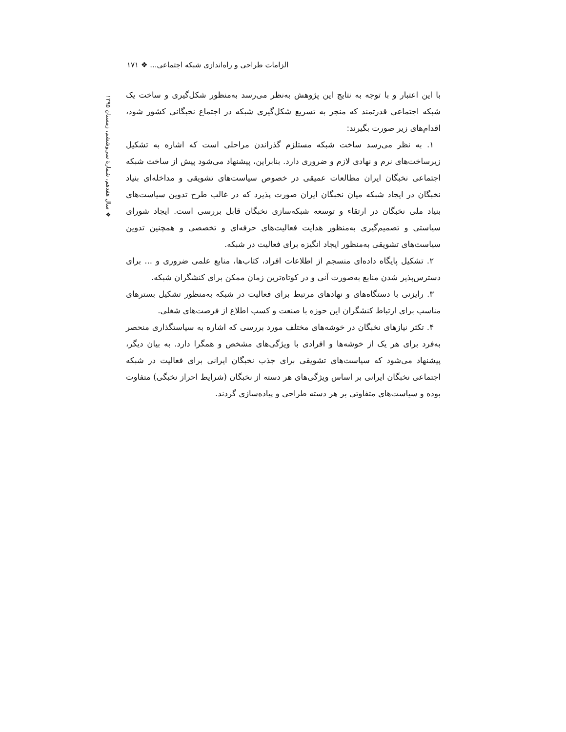الزامات طراحی و راه‌اندازی شبکه اجتماعی... ❖ ۱۷۱
❖ سال هفدهم، شمارهٔ سی‌وششم، زمستان ۱۳۹۵
با این اعتبار و با توجه به نتایج این پژوهش به‌نظر می‌رسد به‌منظور شکل‌گیری و ساخت یک شبکه اجتماعی قدرتمند که منجر به تسریع شکل‌گیری شبکه در اجتماع نخبگانی کشور شود، اقدام‌های زیر صورت بگیرند:
۱. به نظر می‌رسد ساخت شبکه مستلزم گذراندن مراحلی است که اشاره به تشکیل زیرساخت‌های نرم و نهادی لازم و ضروری دارد. بنابراین، پیشنهاد می‌شود پیش از ساخت شبکه اجتماعی نخبگان ایران مطالعات عمیقی در خصوص سیاست‌های تشویقی و مداخله‌ای بنیاد نخبگان در ایجاد شبکه میان نخبگان ایران صورت پذیرد که در غالب طرح تدوین سیاست‌های بنیاد ملی نخبگان در ارتقاء و توسعه شبکه‌سازی نخبگان قابل بررسی است. ایجاد شورای سیاستی و تصمیم‌گیری به‌منظور هدایت فعالیت‌های حرفه‌ای و تخصصی و همچنین تدوین سیاست‌های تشویقی به‌منظور ایجاد انگیزه برای فعالیت در شبکه.
۲. تشکیل پایگاه داده‌ای منسجم از اطلاعات افراد، کتاب‌ها، منابع علمی ضروری و ... برای دسترس‌پذیر شدن منابع به‌صورت آنی و در کوتاه‌ترین زمان ممکن برای کنشگران شبکه.
۳. رایزنی با دستگاه‌های و نهادهای مرتبط برای فعالیت در شبکه به‌منظور تشکیل بسترهای مناسب برای ارتباط کنشگران این حوزه با صنعت و کسب اطلاع از فرصت‌های شغلی.
۴. تکثر نیازهای نخبگان در خوشه‌های مختلف مورد بررسی که اشاره به سیاستگذاری منحصر به‌فرد برای هر یک از خوشه‌ها و افرادی با ویژگی‌های مشخص و همگرا دارد. به بیان دیگر، پیشنهاد می‌شود که سیاست‌های تشویقی برای جذب نخبگان ایرانی برای فعالیت در شبکه اجتماعی نخبگان ایرانی بر اساس ویژگی‌های هر دسته از نخبگان (شرایط احراز نخبگی) متفاوت بوده و سیاست‌های متفاوتی بر هر دسته طراحی و پیاده‌سازی گردند.